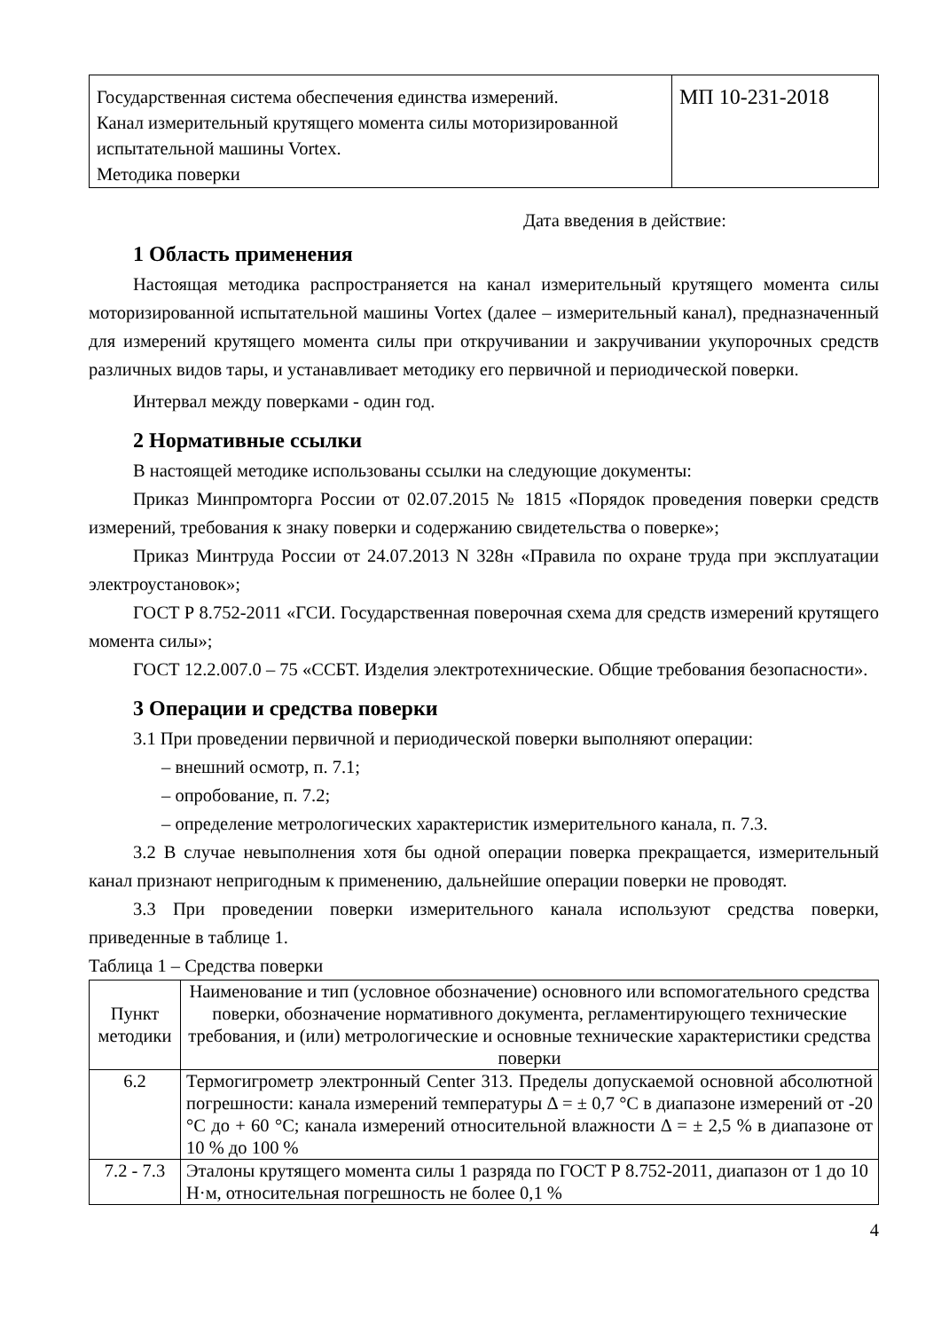| Государственная система обеспечения единства измерений. Канал измерительный крутящего момента силы моторизированной испытательной машины Vortex. Методика поверки | МП 10-231-2018 |
Дата введения в действие:
1 Область применения
Настоящая методика распространяется на канал измерительный крутящего момента силы моторизированной испытательной машины Vortex (далее – измерительный канал), предназначенный для измерений крутящего момента силы при откручивании и закручивании укупорочных средств различных видов тары, и устанавливает методику его первичной и периодической поверки.
Интервал между поверками - один год.
2 Нормативные ссылки
В настоящей методике использованы ссылки на следующие документы:
Приказ Минпромторга России от 02.07.2015 № 1815 «Порядок проведения поверки средств измерений, требования к знаку поверки и содержанию свидетельства о поверке»;
Приказ Минтруда России от 24.07.2013 N 328н «Правила по охране труда при эксплуатации электроустановок»;
ГОСТ Р 8.752-2011 «ГСИ. Государственная поверочная схема для средств измерений крутящего момента силы»;
ГОСТ 12.2.007.0 – 75 «ССБТ. Изделия электротехнические. Общие требования безопасности».
3 Операции и средства поверки
3.1 При проведении первичной и периодической поверки выполняют операции:
– внешний осмотр, п. 7.1;
– опробование, п. 7.2;
– определение метрологических характеристик измерительного канала, п. 7.3.
3.2 В случае невыполнения хотя бы одной операции поверка прекращается, измерительный канал признают непригодным к применению, дальнейшие операции поверки не проводят.
3.3 При проведении поверки измерительного канала используют средства поверки, приведенные в таблице 1.
Таблица 1 – Средства поверки
| Пункт методики | Наименование и тип (условное обозначение) основного или вспомогательного средства поверки, обозначение нормативного документа, регламентирующего технические требования, и (или) метрологические и основные технические характеристики средства поверки |
| --- | --- |
| 6.2 | Термогигрометр электронный Center 313. Пределы допускаемой основной абсолютной погрешности: канала измерений температуры Δ = ± 0,7 °С в диапазоне измерений от -20 °С до + 60 °С; канала измерений относительной влажности Δ = ± 2,5 % в диапазоне от 10 % до 100 % |
| 7.2 - 7.3 | Эталоны крутящего момента силы 1 разряда по ГОСТ Р 8.752-2011, диапазон от 1 до 10 Н·м, относительная погрешность не более 0,1 % |
4